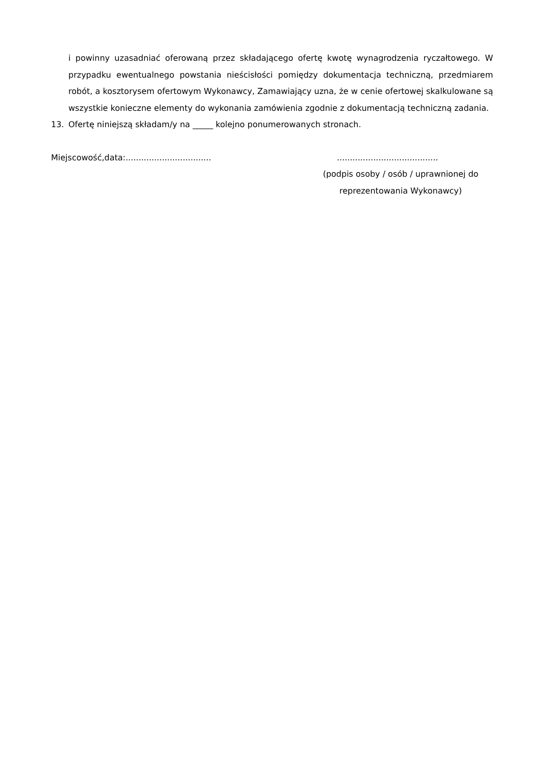i powinny uzasadniać oferowaną przez składającego ofertę kwotę wynagrodzenia ryczałtowego. W przypadku ewentualnego powstania nieścisłości pomiędzy dokumentacja techniczną, przedmiarem robót, a kosztorysem ofertowym Wykonawcy, Zamawiający uzna, że w cenie ofertowej skalkulowane są wszystkie konieczne elementy do wykonania zamówienia zgodnie z dokumentacją techniczną zadania.
13. Ofertę niniejszą składam/y na _____ kolejno ponumerowanych stronach.
Miejscowość,data:........................................................................
(podpis osoby / osób / uprawnionej do reprezentowania Wykonawcy)